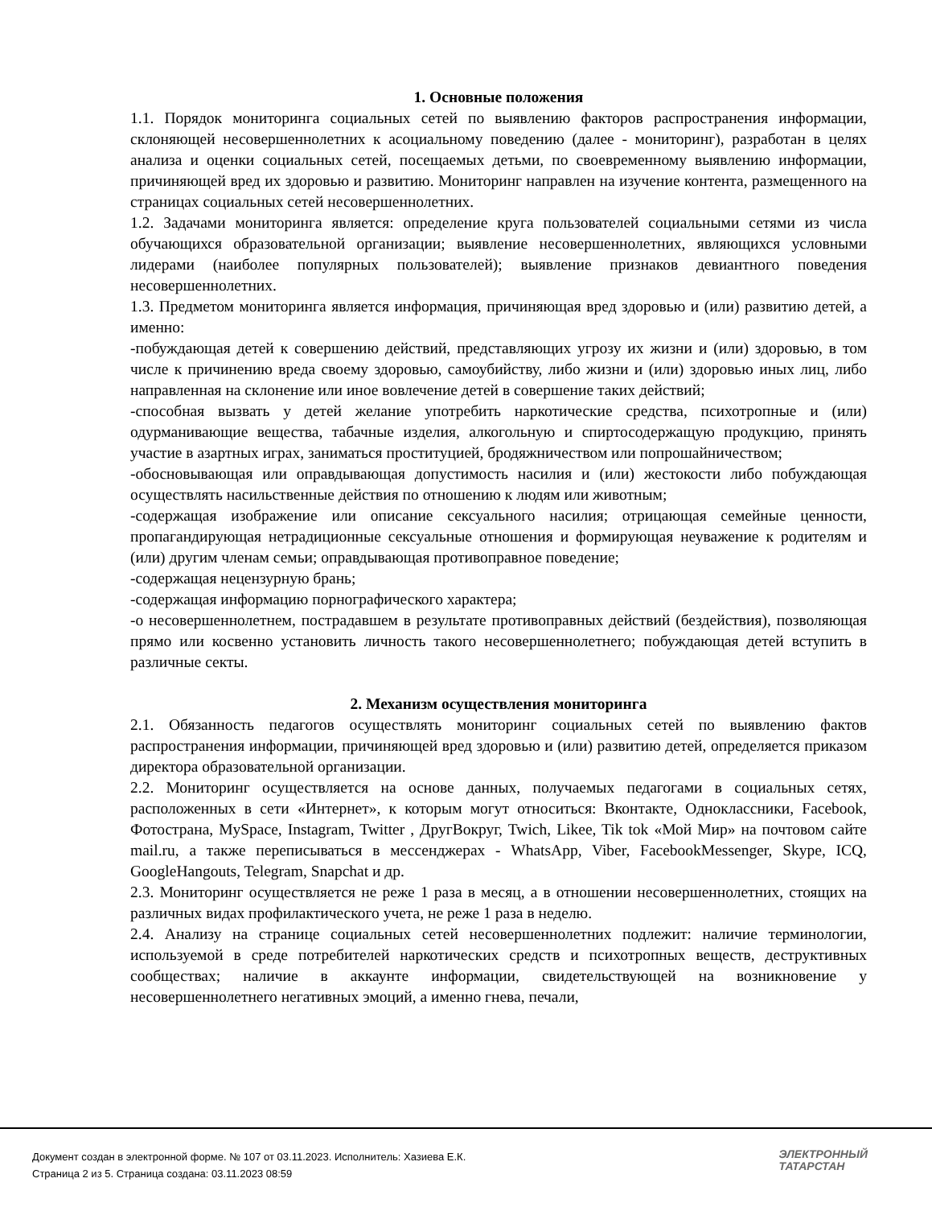1. Основные положения
1.1. Порядок мониторинга социальных сетей по выявлению факторов распространения информации, склоняющей несовершеннолетних к асоциальному поведению (далее - мониторинг), разработан в целях анализа и оценки социальных сетей, посещаемых детьми, по своевременному выявлению информации, причиняющей вред их здоровью и развитию. Мониторинг направлен на изучение контента, размещенного на страницах социальных сетей несовершеннолетних.
1.2. Задачами мониторинга является: определение круга пользователей социальными сетями из числа обучающихся образовательной организации; выявление несовершеннолетних, являющихся условными лидерами (наиболее популярных пользователей); выявление признаков девиантного поведения несовершеннолетних.
1.3. Предметом мониторинга является информация, причиняющая вред здоровью и (или) развитию детей, а именно:
-побуждающая детей к совершению действий, представляющих угрозу их жизни и (или) здоровью, в том числе к причинению вреда своему здоровью, самоубийству, либо жизни и (или) здоровью иных лиц, либо направленная на склонение или иное вовлечение детей в совершение таких действий;
-способная вызвать у детей желание употребить наркотические средства, психотропные и (или) одурманивающие вещества, табачные изделия, алкогольную и спиртосодержащую продукцию, принять участие в азартных играх, заниматься проституцией, бродяжничеством или попрошайничеством;
-обосновывающая или оправдывающая допустимость насилия и (или) жестокости либо побуждающая осуществлять насильственные действия по отношению к людям или животным;
-содержащая изображение или описание сексуального насилия; отрицающая семейные ценности, пропагандирующая нетрадиционные сексуальные отношения и формирующая неуважение к родителям и (или) другим членам семьи; оправдывающая противоправное поведение;
-содержащая нецензурную брань;
-содержащая информацию порнографического характера;
-о несовершеннолетнем, пострадавшем в результате противоправных действий (бездействия), позволяющая прямо или косвенно установить личность такого несовершеннолетнего; побуждающая детей вступить в различные секты.
2. Механизм осуществления мониторинга
2.1. Обязанность педагогов осуществлять мониторинг социальных сетей по выявлению фактов распространения информации, причиняющей вред здоровью и (или) развитию детей, определяется приказом директора образовательной организации.
2.2. Мониторинг осуществляется на основе данных, получаемых педагогами в социальных сетях, расположенных в сети «Интернет», к которым могут относиться: Вконтакте, Одноклассники, Facebook, Фотострана, MySpace, Instagram, Twitter , ДругВокруг, Twich, Likee, Tik tok «Мой Мир» на почтовом сайте mail.ru, а также переписываться в мессенджерах - WhatsApp, Viber, FacebookMessenger, Skype, ICQ, GoogleHangouts, Telegram, Snapchat и др.
2.3. Мониторинг осуществляется не реже 1 раза в месяц, а в отношении несовершеннолетних, стоящих на различных видах профилактического учета, не реже 1 раза в неделю.
2.4. Анализу на странице социальных сетей несовершеннолетних подлежит: наличие терминологии, используемой в среде потребителей наркотических средств и психотропных веществ, деструктивных сообществах; наличие в аккаунте информации, свидетельствующей на возникновение у несовершеннолетнего негативных эмоций, а именно гнева, печали,
Документ создан в электронной форме. № 107 от 03.11.2023. Исполнитель: Хазиева Е.К.
Страница 2 из 5. Страница создана: 03.11.2023 08:59
ЭЛЕКТРОННЫЙ
ТАТАРСТАН